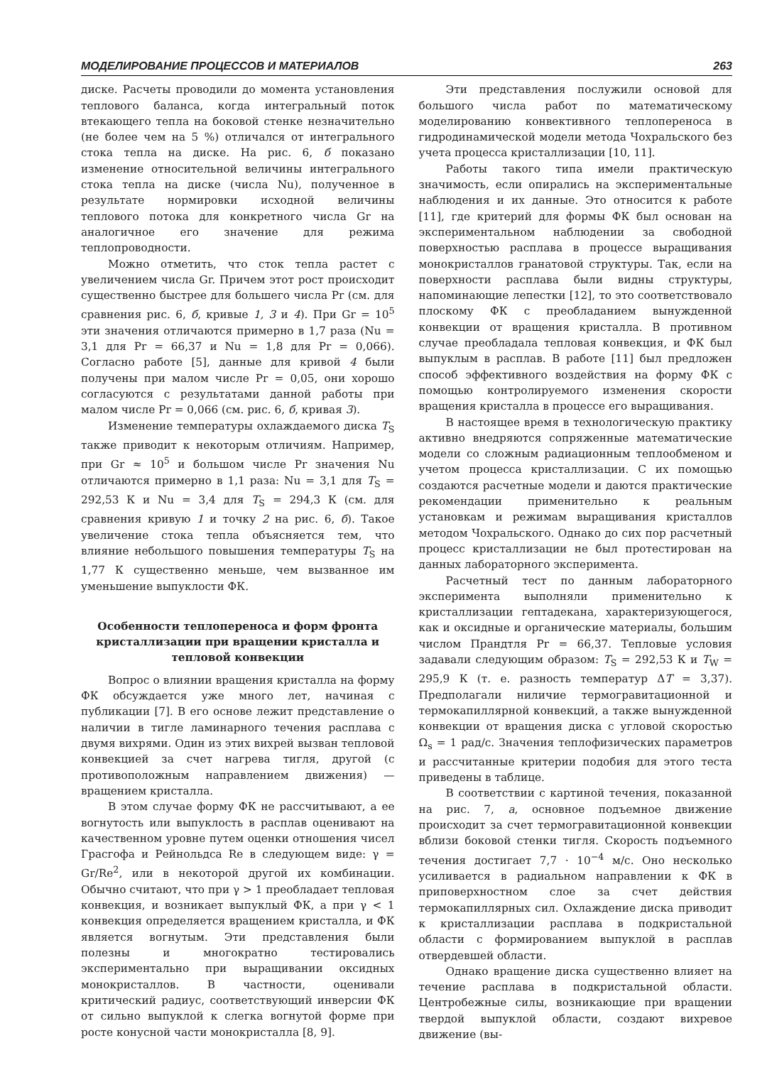МОДЕЛИРОВАНИЕ ПРОЦЕССОВ И МАТЕРИАЛОВ 263
диске. Расчеты проводили до момента установления теплового баланса, когда интегральный поток втекающего тепла на боковой стенке незначительно (не более чем на 5 %) отличался от интегрального стока тепла на диске. На рис. 6, б показано изменение относительной величины интегрального стока тепла на диске (числа Nu), полученное в результате нормировки исходной величины теплового потока для конкретного числа Gr на аналогичное его значение для режима теплопроводности.
Можно отметить, что сток тепла растет с увеличением числа Gr. Причем этот рост происходит существенно быстрее для большего числа Pr (см. для сравнения рис. 6, б, кривые 1, 3 и 4). При Gr = 10<sup>5</sup> эти значения отличаются примерно в 1,7 раза (Nu = 3,1 для Pr = 66,37 и Nu = 1,8 для Pr = 0,066). Согласно работе [5], данные для кривой 4 были получены при малом числе Pr = 0,05, они хорошо согласуются с результатами данной работы при малом числе Pr = 0,066 (см. рис. 6, б, кривая 3).
Изменение температуры охлаждаемого диска T<sub>S</sub> также приводит к некоторым отличиям. Например, при Gr ≈ 10<sup>5</sup> и большом числе Pr значения Nu отличаются примерно в 1,1 раза: Nu = 3,1 для T<sub>S</sub> = 292,53 К и Nu = 3,4 для T<sub>S</sub> = 294,3 К (см. для сравнения кривую 1 и точку 2 на рис. 6, б). Такое увеличение стока тепла объясняется тем, что влияние небольшого повышения температуры T<sub>S</sub> на 1,77 К существенно меньше, чем вызванное им уменьшение выпуклости ФК.
Особенности теплопереноса и форм фронта кристаллизации при вращении кристалла и тепловой конвекции
Вопрос о влиянии вращения кристалла на форму ФК обсуждается уже много лет, начиная с публикации [7]. В его основе лежит представление о наличии в тигле ламинарного течения расплава с двумя вихрями. Один из этих вихрей вызван тепловой конвекцией за счет нагрева тигля, другой (с противоположным направлением движения) —вращением кристалла.
В этом случае форму ФК не рассчитывают, а ее вогнутость или выпуклость в расплав оценивают на качественном уровне путем оценки отношения чисел Грасгофа и Рейнольдса Re в следующем виде: γ = Gr/Re<sup>2</sup>, или в некоторой другой их комбинации. Обычно считают, что при γ > 1 преобладает тепловая конвекция, и возникает выпуклый ФК, а при γ < 1 конвекция определяется вращением кристалла, и ФК является вогнутым. Эти представления были полезны и многократно тестировались экспериментально при выращивании оксидных монокристаллов. В частности, оценивали критический радиус, соответствующий инверсии ФК от сильно выпуклой к слегка вогнутой форме при росте конусной части монокристалла [8, 9].
Эти представления послужили основой для большого числа работ по математическому моделированию конвективного теплопереноса в гидродинамической модели метода Чохральского без учета процесса кристаллизации [10, 11].
Работы такого типа имели практическую значимость, если опирались на экспериментальные наблюдения и их данные. Это относится к работе [11], где критерий для формы ФК был основан на экспериментальном наблюдении за свободной поверхностью расплава в процессе выращивания монокристаллов гранатовой структуры. Так, если на поверхности расплава были видны структуры, напоминающие лепестки [12], то это соответствовало плоскому ФК с преобладанием вынужденной конвекции от вращения кристалла. В противном случае преобладала тепловая конвекция, и ФК был выпуклым в расплав. В работе [11] был предложен способ эффективного воздействия на форму ФК с помощью контролируемого изменения скорости вращения кристалла в процессе его выращивания.
В настоящее время в технологическую практику активно внедряются сопряженные математические модели со сложным радиационным теплообменом и учетом процесса кристаллизации. С их помощью создаются расчетные модели и даются практические рекомендации применительно к реальным установкам и режимам выращивания кристаллов методом Чохральского. Однако до сих пор расчетный процесс кристаллизации не был протестирован на данных лабораторного эксперимента.
Расчетный тест по данным лабораторного эксперимента выполняли применительно к кристаллизации гептадекана, характеризующегося, как и оксидные и органические материалы, большим числом Прандтля Pr = 66,37. Тепловые условия задавали следующим образом: T<sub>S</sub> = 292,53 К и T<sub>W</sub> = 295,9 К (т. е. разность температур ΔT = 3,37). Предполагали ниличие термогравитационной и термокапиллярной конвекций, а также вынужденной конвекции от вращения диска с угловой скоростью Ω<sub>s</sub> = 1 рад/с. Значения теплофизических параметров и рассчитанные критерии подобия для этого теста приведены в таблице.
В соответствии с картиной течения, показанной на рис. 7, а, основное подъемное движение происходит за счет термогравитационной конвекции вблизи боковой стенки тигля. Скорость подъемного течения достигает 7,7 · 10<sup>−4</sup> м/с. Оно несколько усиливается в радиальном направлении к ФК в приповерхностном слое за счет действия термокапиллярных сил. Охлаждение диска приводит к кристаллизации расплава в подкристальной области с формированием выпуклой в расплав отвердевшей области.
Однако вращение диска существенно влияет на течение расплава в подкристальной области. Центробежные силы, возникающие при вращении твердой выпуклой области, создают вихревое движение (вы-